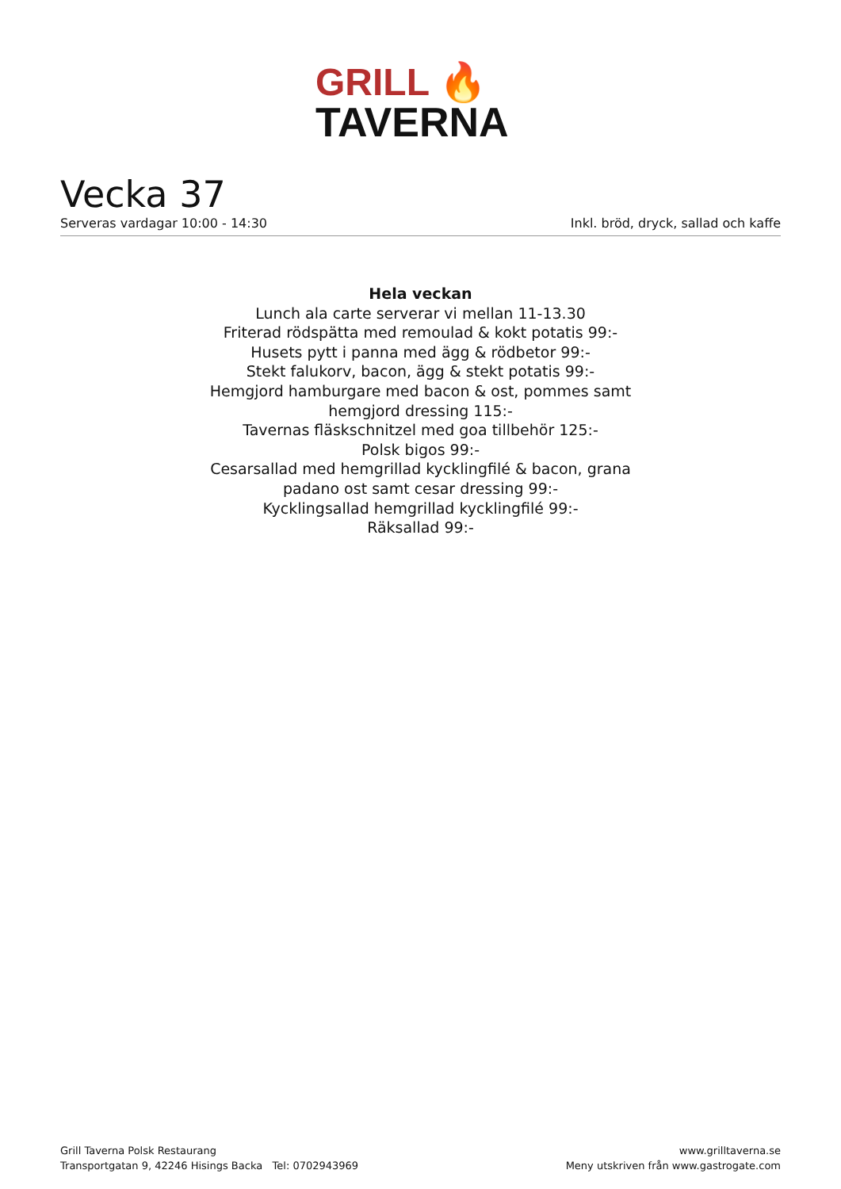GRILL 🔥
TAVERNA
Vecka 37
Serveras vardagar 10:00 - 14:30 Inkl. bröd, dryck, sallad och kaffe
Hela veckan
Lunch ala carte serverar vi mellan 11-13.30
Friterad rödspätta med remoulad & kokt potatis 99:-
Husets pytt i panna med ägg & rödbetor 99:-
Stekt falukorv, bacon, ägg & stekt potatis 99:-
Hemgjord hamburgare med bacon & ost, pommes samt hemgjord dressing 115:-
Tavernas fläskschnitzel med goa tillbehör 125:-
Polsk bigos 99:-
Cesarsallad med hemgrillad kycklingfilé & bacon, grana padano ost samt cesar dressing 99:-
Kycklingsallad hemgrillad kycklingfilé 99:-
Räksallad 99:-
Grill Taverna Polsk Restaurang
Transportgatan 9, 42246 Hisings Backa Tel: 0702943969
www.grilltaverna.se
Meny utskriven från www.gastrogate.com